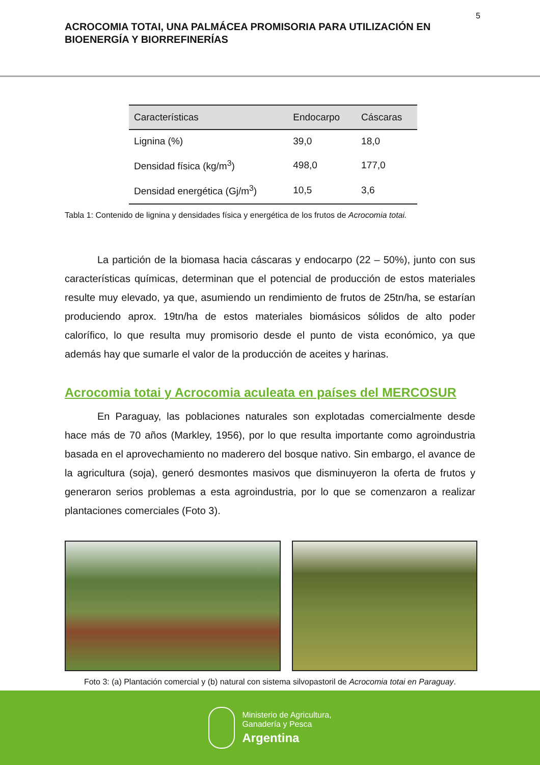5
ACROCOMIA TOTAI, UNA PALMÁCEA PROMISORIA PARA UTILIZACIÓN EN BIOENERGÍA Y BIORREFINERÍAS
| Características | Endocarpo | Cáscaras |
| --- | --- | --- |
| Lignina (%) | 39,0 | 18,0 |
| Densidad física (kg/m<sup>3</sup>) | 498,0 | 177,0 |
| Densidad energética (Gj/m<sup>3</sup>) | 10,5 | 3,6 |
Tabla 1: Contenido de lignina y densidades física y energética de los frutos de Acrocomia totai.
La partición de la biomasa hacia cáscaras y endocarpo (22 – 50%), junto con sus características químicas, determinan que el potencial de producción de estos materiales resulte muy elevado, ya que, asumiendo un rendimiento de frutos de 25tn/ha, se estarían produciendo aprox. 19tn/ha de estos materiales biomásicos sólidos de alto poder calorífico, lo que resulta muy promisorio desde el punto de vista económico, ya que además hay que sumarle el valor de la producción de aceites y harinas.
Acrocomia totai y Acrocomia aculeata en países del MERCOSUR
En Paraguay, las poblaciones naturales son explotadas comercialmente desde hace más de 70 años (Markley, 1956), por lo que resulta importante como agroindustria basada en el aprovechamiento no maderero del bosque nativo. Sin embargo, el avance de la agricultura (soja), generó desmontes masivos que disminuyeron la oferta de frutos y generaron serios problemas a esta agroindustria, por lo que se comenzaron a realizar plantaciones comerciales (Foto 3).
Foto 3: (a) Plantación comercial y (b) natural con sistema silvopastoril de Acrocomia totai en Paraguay.
Ministerio de Agricultura,
Ganadería y Pesca
Argentina